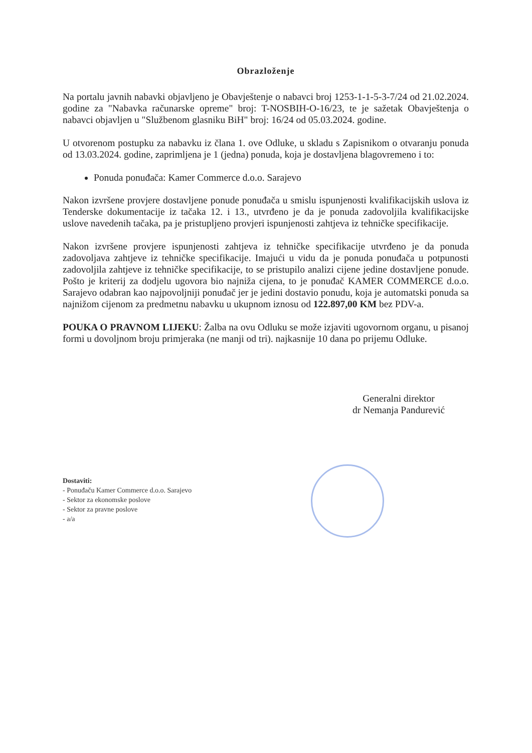Obrazloženje
Na portalu javnih nabavki objavljeno je Obavještenje o nabavci broj 1253-1-1-5-3-7/24 od 21.02.2024. godine za "Nabavka računarske opreme" broj: T-NOSBIH-O-16/23, te je sažetak Obavještenja o nabavci objavljen u "Službenom glasniku BiH" broj: 16/24 od 05.03.2024. godine.
U otvorenom postupku za nabavku iz člana 1. ove Odluke, u skladu s Zapisnikom o otvaranju ponuda od 13.03.2024. godine, zaprimljena je 1 (jedna) ponuda, koja je dostavljena blagovremeno i to:
Ponuda ponuđača: Kamer Commerce d.o.o. Sarajevo
Nakon izvršene provjere dostavljene ponude ponuđača u smislu ispunjenosti kvalifikacijskih uslova iz Tenderske dokumentacije iz tačaka 12. i 13., utvrđeno je da je ponuda zadovoljila kvalifikacijske uslove navedenih tačaka, pa je pristupljeno provjeri ispunjenosti zahtjeva iz tehničke specifikacije.
Nakon izvršene provjere ispunjenosti zahtjeva iz tehničke specifikacije utvrđeno je da ponuda zadovoljava zahtjeve iz tehničke specifikacije. Imajući u vidu da je ponuda ponuđača u potpunosti zadovoljila zahtjeve iz tehničke specifikacije, to se pristupilo analizi cijene jedine dostavljene ponude. Pošto je kriterij za dodjelu ugovora bio najniža cijena, to je ponuđač KAMER COMMERCE d.o.o. Sarajevo odabran kao najpovoljniji ponuđač jer je jedini dostavio ponudu, koja je automatski ponuda sa najnižom cijenom za predmetnu nabavku u ukupnom iznosu od 122.897,00 KM bez PDV-a.
POUKA O PRAVNOM LIJEKU: Žalba na ovu Odluku se može izjaviti ugovornom organu, u pisanoj formi u dovoljnom broju primjeraka (ne manji od tri). najkasnije 10 dana po prijemu Odluke.
Generalni direktor
dr Nemanja Pandurević
Dostaviti:
- Ponuđaču Kamer Commerce d.o.o. Sarajevo
- Sektor za ekonomske poslove
- Sektor za pravne poslove
- a/a